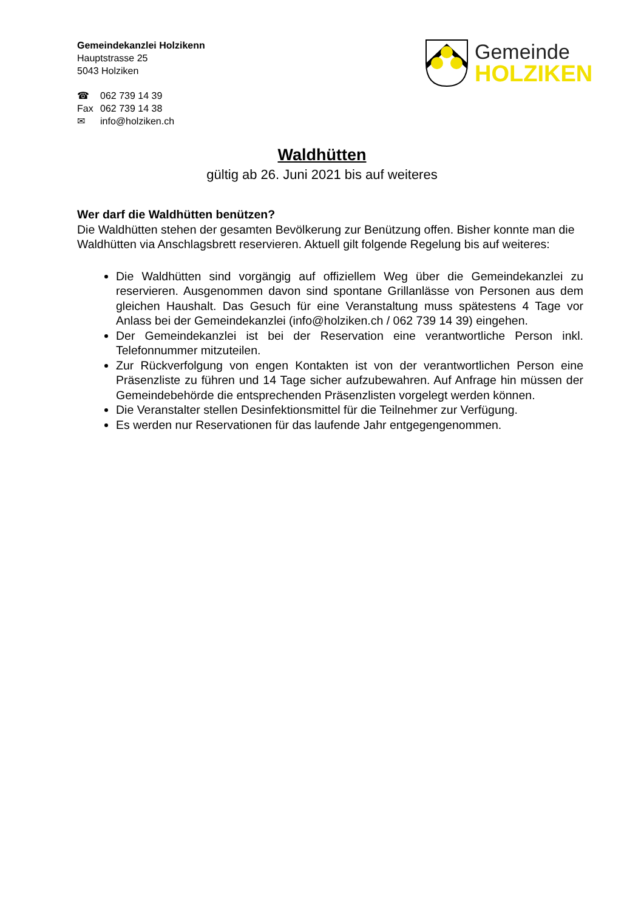Gemeindekanzlei Holzikenn
Hauptstrasse 25
5043 Holziken
☎ 062 739 14 39
Fax 062 739 14 38
✉ info@holziken.ch
Gemeinde
HOLZIKEN
Waldhütten
gültig ab 26. Juni 2021 bis auf weiteres
Wer darf die Waldhütten benützen?
Die Waldhütten stehen der gesamten Bevölkerung zur Benützung offen. Bisher konnte man die Waldhütten via Anschlagsbrett reservieren. Aktuell gilt folgende Regelung bis auf weiteres:
Die Waldhütten sind vorgängig auf offiziellem Weg über die Gemeindekanzlei zu reservieren. Ausgenommen davon sind spontane Grillanlässe von Personen aus dem gleichen Haushalt. Das Gesuch für eine Veranstaltung muss spätestens 4 Tage vor Anlass bei der Gemeindekanzlei (info@holziken.ch / 062 739 14 39) eingehen.
Der Gemeindekanzlei ist bei der Reservation eine verantwortliche Person inkl. Telefonnummer mitzuteilen.
Zur Rückverfolgung von engen Kontakten ist von der verantwortlichen Person eine Präsenzliste zu führen und 14 Tage sicher aufzubewahren. Auf Anfrage hin müssen der Gemeindebehörde die entsprechenden Präsenzlisten vorgelegt werden können.
Die Veranstalter stellen Desinfektionsmittel für die Teilnehmer zur Verfügung.
Es werden nur Reservationen für das laufende Jahr entgegengenommen.